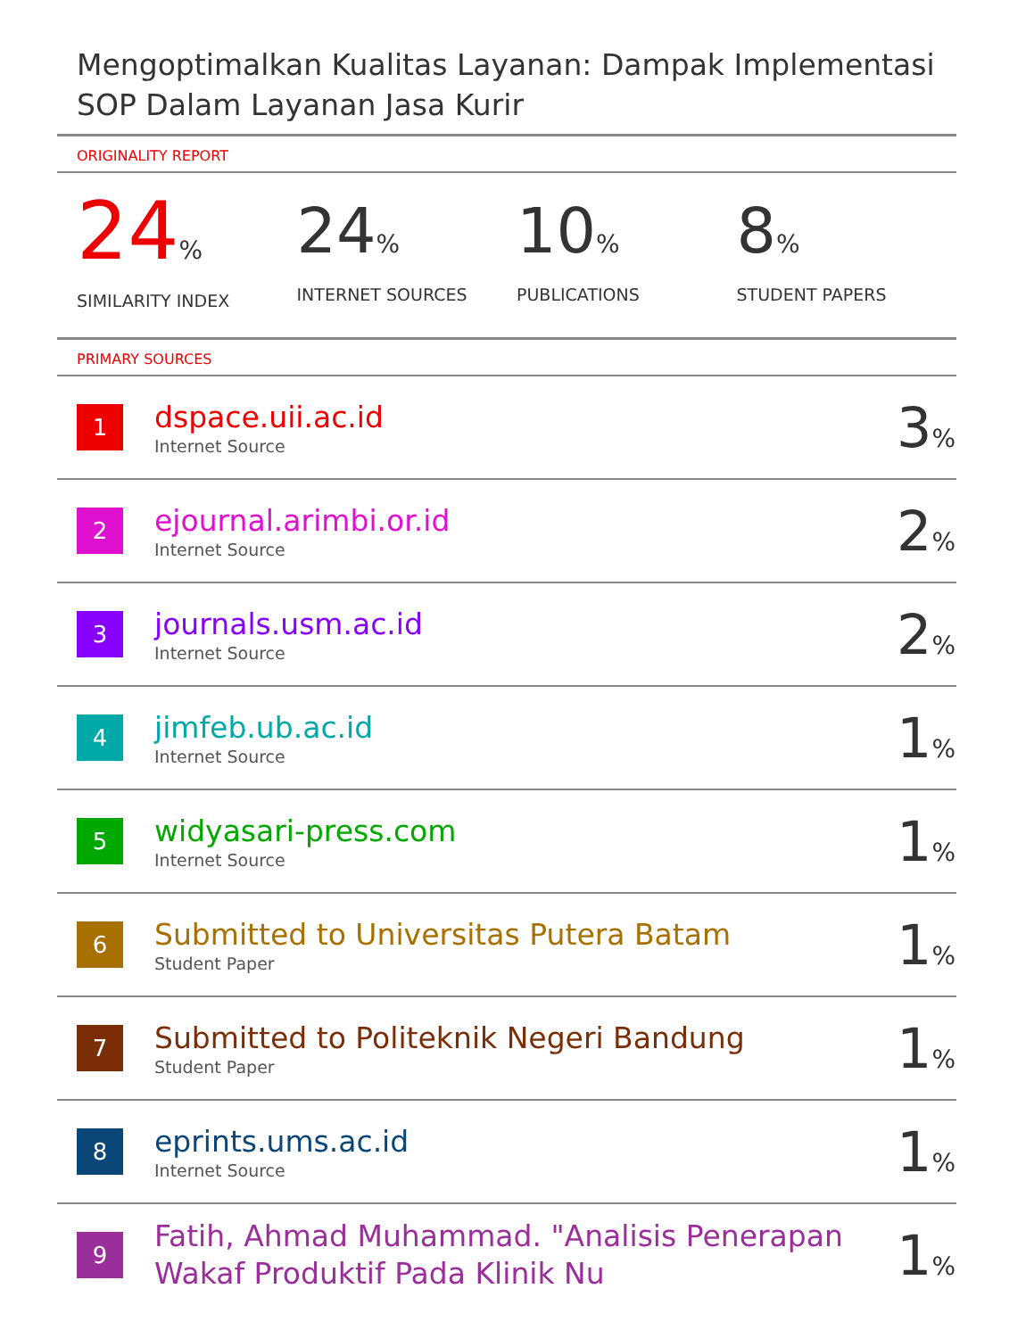Mengoptimalkan Kualitas Layanan: Dampak Implementasi SOP Dalam Layanan Jasa Kurir
ORIGINALITY REPORT
24%
SIMILARITY INDEX
24%
INTERNET SOURCES
10%
PUBLICATIONS
8%
STUDENT PAPERS
PRIMARY SOURCES
| 1 | dspace.uii.ac.id Internet Source | 3 % |
| 2 | ejournal.arimbi.or.id Internet Source | 2 % |
| 3 | journals.usm.ac.id Internet Source | 2 % |
| 4 | jimfeb.ub.ac.id Internet Source | 1 % |
| 5 | widyasari-press.com Internet Source | 1 % |
| 6 | Submitted to Universitas Putera Batam Student Paper | 1 % |
| 7 | Submitted to Politeknik Negeri Bandung Student Paper | 1 % |
| 8 | eprints.ums.ac.id Internet Source | 1 % |
| 9 | Fatih, Ahmad Muhammad. "Analisis Penerapan Wakaf Produktif Pada Klinik Nu | 1 % |